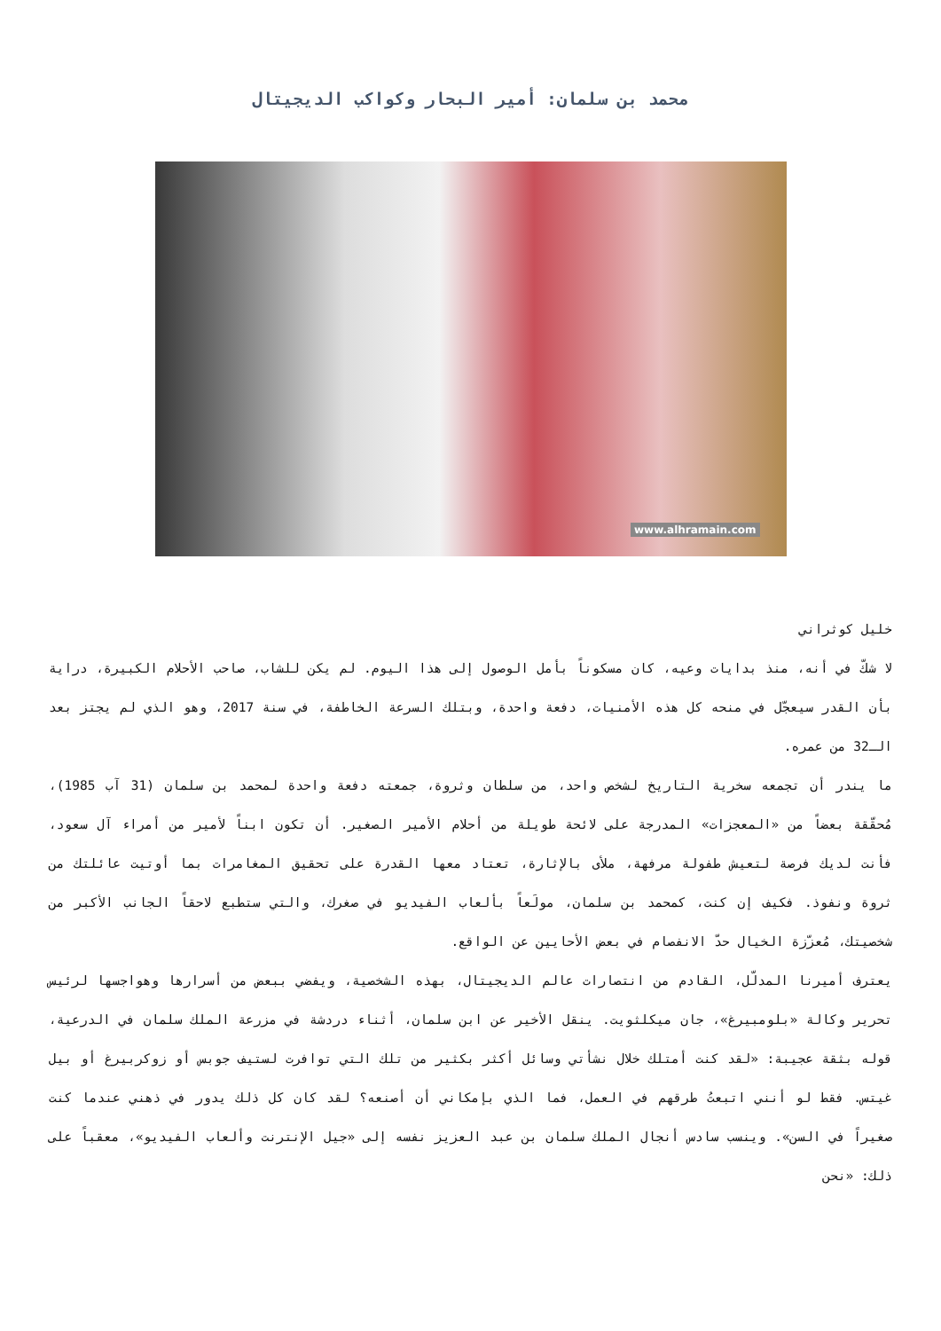محمد بن سلمان: أمير البحار وكواكب الديجيتال
www.alhramain.com
خليل كوثراني
لا شكّ في أنه، منذ بدايات وعيه، كان مسكوناً بأمل الوصول إلى هذا اليوم. لم يكن للشاب، صاحب الأحلام الكبيرة، دراية بأن القدر سيعجّل في منحه كل هذه الأمنيات، دفعة واحدة، وبتلك السرعة الخاطفة، في سنة 2017، وهو الذي لم يجتز بعد الـ32 من عمره.
ما يندر أن تجمعه سخرية التاريخ لشخص واحد، من سلطان وثروة، جمعته دفعة واحدة لمحمد بن سلمان (31 آب 1985)، مُحقّقة بعضاً من «المعجزات» المدرجة على لائحة طويلة من أحلام الأمير الصغير. أن تكون ابناً لأمير من أمراء آل سعود، فأنت لديك فرصة لتعيش طفولة مرفهة، ملأى بالإثارة، تعتاد معها القدرة على تحقيق المغامرات بما أوتيت عائلتك من ثروة ونفوذ. فكيف إن كنت، كمحمد بن سلمان، مولَعاً بألعاب الفيديو في صغرك، والتي ستطبع لاحقاً الجانب الأكبر من شخصيتك، مُعزّزة الخيال حدّ الانفصام في بعض الأحايين عن الواقع.
يعترف أميرنا المدلّل، القادم من انتصارات عالم الديجيتال، بهذه الشخصية، ويفضي ببعض من أسرارها وهواجسها لرئيس تحرير وكالة «بلومبيرغ»، جان ميكلثويت. ينقل الأخير عن ابن سلمان، أثناء دردشة في مزرعة الملك سلمان في الدرعية، قوله بثقة عجيبة: «لقد كنت أمتلك خلال نشأتي وسائل أكثر بكثير من تلك التي توافرت لستيف جوبس أو زوكربيرغ أو بيل غيتس. فقط لو أنني اتبعتُ طرقهم في العمل، فما الذي بإمكاني أن أصنعه؟ لقد كان كل ذلك يدور في ذهني عندما كنت صغيراً في السن». وينسب سادس أنجال الملك سلمان بن عبد العزيز نفسه إلى «جيل الإنترنت وألعاب الفيديو»، معقباً على ذلك: «نحن